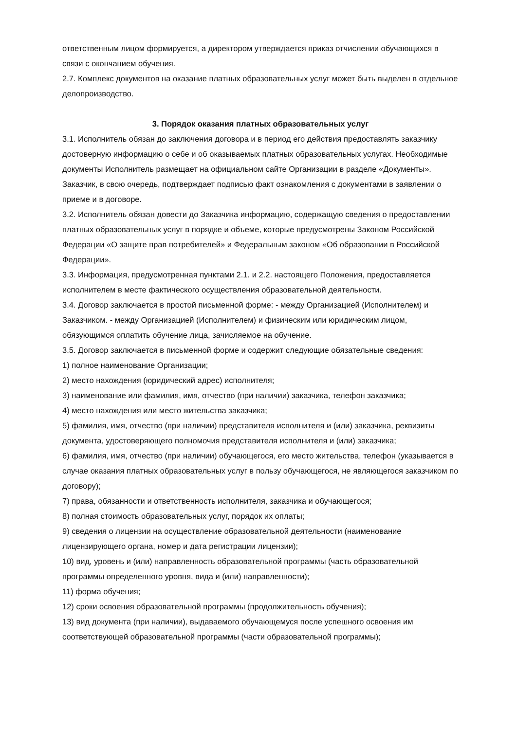ответственным лицом формируется, а директором утверждается приказ отчислении обучающихся в связи с окончанием обучения.
2.7. Комплекс документов на оказание платных образовательных услуг может быть выделен в отдельное делопроизводство.
3. Порядок оказания платных образовательных услуг
3.1. Исполнитель обязан до заключения договора и в период его действия предоставлять заказчику достоверную информацию о себе и об оказываемых платных образовательных услугах. Необходимые документы Исполнитель размещает на официальном сайте Организации в разделе «Документы». Заказчик, в свою очередь, подтверждает подписью факт ознакомления с документами в заявлении о приеме и в договоре.
3.2. Исполнитель обязан довести до Заказчика информацию, содержащую сведения о предоставлении платных образовательных услуг в порядке и объеме, которые предусмотрены Законом Российской Федерации «О защите прав потребителей» и Федеральным законом «Об образовании в Российской Федерации».
3.3. Информация, предусмотренная пунктами 2.1. и 2.2. настоящего Положения, предоставляется исполнителем в месте фактического осуществления образовательной деятельности.
3.4. Договор заключается в простой письменной форме: - между Организацией (Исполнителем) и Заказчиком. - между Организацией (Исполнителем) и физическим или юридическим лицом, обязующимся оплатить обучение лица, зачисляемое на обучение.
3.5. Договор заключается в письменной форме и содержит следующие обязательные сведения:
1) полное наименование Организации;
2) место нахождения (юридический адрес) исполнителя;
3) наименование или фамилия, имя, отчество (при наличии) заказчика, телефон заказчика;
4) место нахождения или место жительства заказчика;
5) фамилия, имя, отчество (при наличии) представителя исполнителя и (или) заказчика, реквизиты документа, удостоверяющего полномочия представителя исполнителя и (или) заказчика;
6) фамилия, имя, отчество (при наличии) обучающегося, его место жительства, телефон (указывается в случае оказания платных образовательных услуг в пользу обучающегося, не являющегося заказчиком по договору);
7) права, обязанности и ответственность исполнителя, заказчика и обучающегося;
8) полная стоимость образовательных услуг, порядок их оплаты;
9) сведения о лицензии на осуществление образовательной деятельности (наименование лицензирующего органа, номер и дата регистрации лицензии);
10) вид, уровень и (или) направленность образовательной программы (часть образовательной программы определенного уровня, вида и (или) направленности);
11) форма обучения;
12) сроки освоения образовательной программы (продолжительность обучения);
13) вид документа (при наличии), выдаваемого обучающемуся после успешного освоения им соответствующей образовательной программы (части образовательной программы);